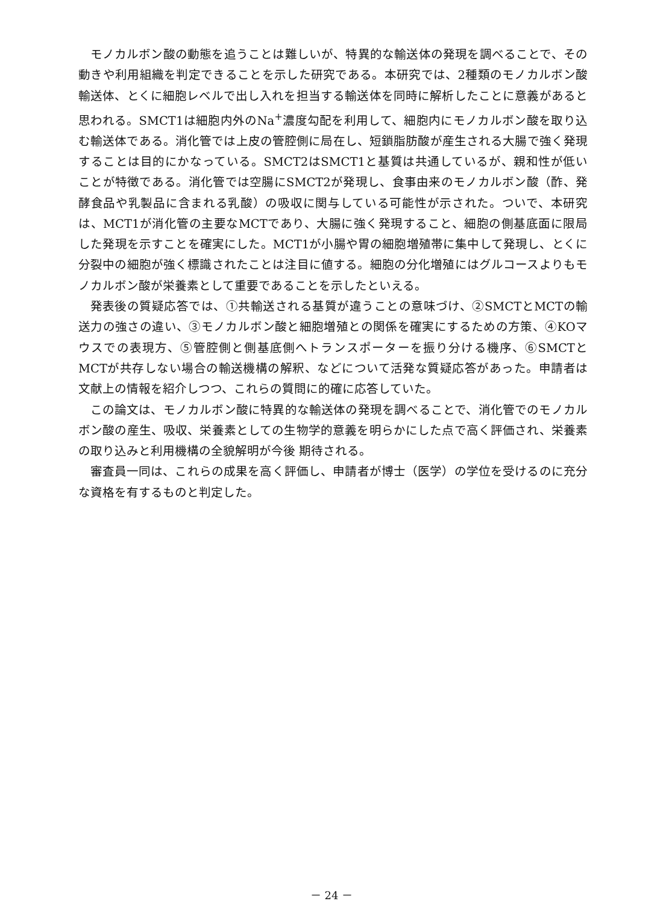モノカルボン酸の動態を追うことは難しいが、特異的な輸送体の発現を調べることで、その動きや利用組織を判定できることを示した研究である。本研究では、2種類のモノカルボン酸輸送体、とくに細胞レベルで出し入れを担当する輸送体を同時に解析したことに意義があると思われる。SMCT1は細胞内外のNa<sup>+</sup>濃度勾配を利用して、細胞内にモノカルボン酸を取り込む輸送体である。消化管では上皮の管腔側に局在し、短鎖脂肪酸が産生される大腸で強く発現することは目的にかなっている。SMCT2はSMCT1と基質は共通しているが、親和性が低いことが特徴である。消化管では空腸にSMCT2が発現し、食事由来のモノカルボン酸（酢、発酵食品や乳製品に含まれる乳酸）の吸収に関与している可能性が示された。ついで、本研究は、MCT1が消化管の主要なMCTであり、大腸に強く発現すること、細胞の側基底面に限局した発現を示すことを確実にした。MCT1が小腸や胃の細胞増殖帯に集中して発現し、とくに分裂中の細胞が強く標識されたことは注目に値する。細胞の分化増殖にはグルコースよりもモノカルボン酸が栄養素として重要であることを示したといえる。
発表後の質疑応答では、①共輸送される基質が違うことの意味づけ、②SMCTとMCTの輸送力の強さの違い、③モノカルボン酸と細胞増殖との関係を確実にするための方策、④KOマウスでの表現方、⑤管腔側と側基底側へトランスポーターを振り分ける機序、⑥SMCTとMCTが共存しない場合の輸送機構の解釈、などについて活発な質疑応答があった。申請者は文献上の情報を紹介しつつ、これらの質問に的確に応答していた。
この論文は、モノカルボン酸に特異的な輸送体の発現を調べることで、消化管でのモノカルボン酸の産生、吸収、栄養素としての生物学的意義を明らかにした点で高く評価され、栄養素の取り込みと利用機構の全貌解明が今後 期待される。
審査員一同は、これらの成果を高く評価し、申請者が博士（医学）の学位を受けるのに充分な資格を有するものと判定した。
－ 24 －